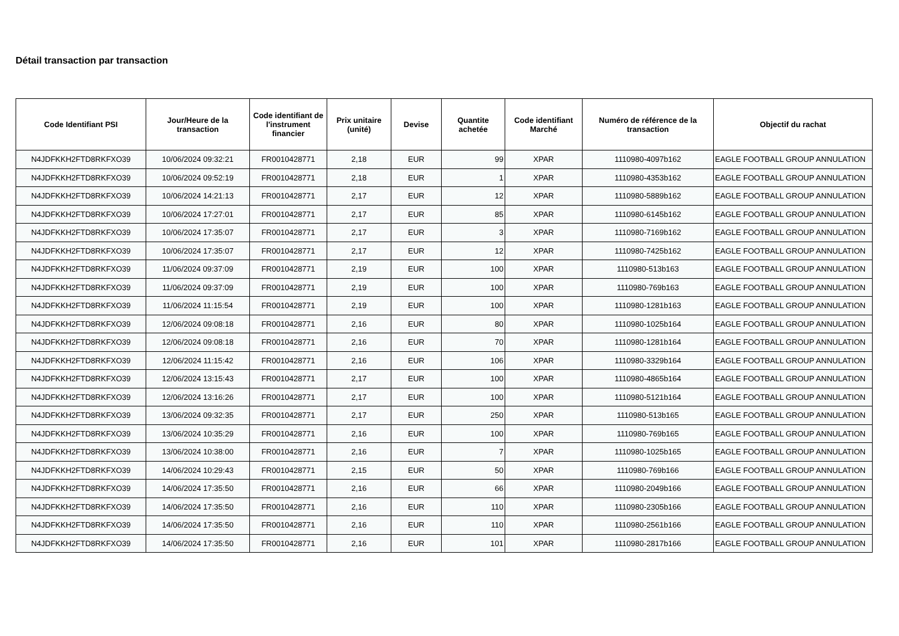Détail transaction par transaction
| Code Identifiant PSI | Jour/Heure de la transaction | Code identifiant de l'instrument financier | Prix unitaire (unité) | Devise | Quantite achetée | Code identifiant Marché | Numéro de référence de la transaction | Objectif du rachat |
| --- | --- | --- | --- | --- | --- | --- | --- | --- |
| N4JDFKKH2FTD8RKFXO39 | 10/06/2024 09:32:21 | FR0010428771 | 2,18 | EUR | 99 | XPAR | 1110980-4097b162 | EAGLE FOOTBALL GROUP ANNULATION |
| N4JDFKKH2FTD8RKFXO39 | 10/06/2024 09:52:19 | FR0010428771 | 2,18 | EUR | 1 | XPAR | 1110980-4353b162 | EAGLE FOOTBALL GROUP ANNULATION |
| N4JDFKKH2FTD8RKFXO39 | 10/06/2024 14:21:13 | FR0010428771 | 2,17 | EUR | 12 | XPAR | 1110980-5889b162 | EAGLE FOOTBALL GROUP ANNULATION |
| N4JDFKKH2FTD8RKFXO39 | 10/06/2024 17:27:01 | FR0010428771 | 2,17 | EUR | 85 | XPAR | 1110980-6145b162 | EAGLE FOOTBALL GROUP ANNULATION |
| N4JDFKKH2FTD8RKFXO39 | 10/06/2024 17:35:07 | FR0010428771 | 2,17 | EUR | 3 | XPAR | 1110980-7169b162 | EAGLE FOOTBALL GROUP ANNULATION |
| N4JDFKKH2FTD8RKFXO39 | 10/06/2024 17:35:07 | FR0010428771 | 2,17 | EUR | 12 | XPAR | 1110980-7425b162 | EAGLE FOOTBALL GROUP ANNULATION |
| N4JDFKKH2FTD8RKFXO39 | 11/06/2024 09:37:09 | FR0010428771 | 2,19 | EUR | 100 | XPAR | 1110980-513b163 | EAGLE FOOTBALL GROUP ANNULATION |
| N4JDFKKH2FTD8RKFXO39 | 11/06/2024 09:37:09 | FR0010428771 | 2,19 | EUR | 100 | XPAR | 1110980-769b163 | EAGLE FOOTBALL GROUP ANNULATION |
| N4JDFKKH2FTD8RKFXO39 | 11/06/2024 11:15:54 | FR0010428771 | 2,19 | EUR | 100 | XPAR | 1110980-1281b163 | EAGLE FOOTBALL GROUP ANNULATION |
| N4JDFKKH2FTD8RKFXO39 | 12/06/2024 09:08:18 | FR0010428771 | 2,16 | EUR | 80 | XPAR | 1110980-1025b164 | EAGLE FOOTBALL GROUP ANNULATION |
| N4JDFKKH2FTD8RKFXO39 | 12/06/2024 09:08:18 | FR0010428771 | 2,16 | EUR | 70 | XPAR | 1110980-1281b164 | EAGLE FOOTBALL GROUP ANNULATION |
| N4JDFKKH2FTD8RKFXO39 | 12/06/2024 11:15:42 | FR0010428771 | 2,16 | EUR | 106 | XPAR | 1110980-3329b164 | EAGLE FOOTBALL GROUP ANNULATION |
| N4JDFKKH2FTD8RKFXO39 | 12/06/2024 13:15:43 | FR0010428771 | 2,17 | EUR | 100 | XPAR | 1110980-4865b164 | EAGLE FOOTBALL GROUP ANNULATION |
| N4JDFKKH2FTD8RKFXO39 | 12/06/2024 13:16:26 | FR0010428771 | 2,17 | EUR | 100 | XPAR | 1110980-5121b164 | EAGLE FOOTBALL GROUP ANNULATION |
| N4JDFKKH2FTD8RKFXO39 | 13/06/2024 09:32:35 | FR0010428771 | 2,17 | EUR | 250 | XPAR | 1110980-513b165 | EAGLE FOOTBALL GROUP ANNULATION |
| N4JDFKKH2FTD8RKFXO39 | 13/06/2024 10:35:29 | FR0010428771 | 2,16 | EUR | 100 | XPAR | 1110980-769b165 | EAGLE FOOTBALL GROUP ANNULATION |
| N4JDFKKH2FTD8RKFXO39 | 13/06/2024 10:38:00 | FR0010428771 | 2,16 | EUR | 7 | XPAR | 1110980-1025b165 | EAGLE FOOTBALL GROUP ANNULATION |
| N4JDFKKH2FTD8RKFXO39 | 14/06/2024 10:29:43 | FR0010428771 | 2,15 | EUR | 50 | XPAR | 1110980-769b166 | EAGLE FOOTBALL GROUP ANNULATION |
| N4JDFKKH2FTD8RKFXO39 | 14/06/2024 17:35:50 | FR0010428771 | 2,16 | EUR | 66 | XPAR | 1110980-2049b166 | EAGLE FOOTBALL GROUP ANNULATION |
| N4JDFKKH2FTD8RKFXO39 | 14/06/2024 17:35:50 | FR0010428771 | 2,16 | EUR | 110 | XPAR | 1110980-2305b166 | EAGLE FOOTBALL GROUP ANNULATION |
| N4JDFKKH2FTD8RKFXO39 | 14/06/2024 17:35:50 | FR0010428771 | 2,16 | EUR | 110 | XPAR | 1110980-2561b166 | EAGLE FOOTBALL GROUP ANNULATION |
| N4JDFKKH2FTD8RKFXO39 | 14/06/2024 17:35:50 | FR0010428771 | 2,16 | EUR | 101 | XPAR | 1110980-2817b166 | EAGLE FOOTBALL GROUP ANNULATION |